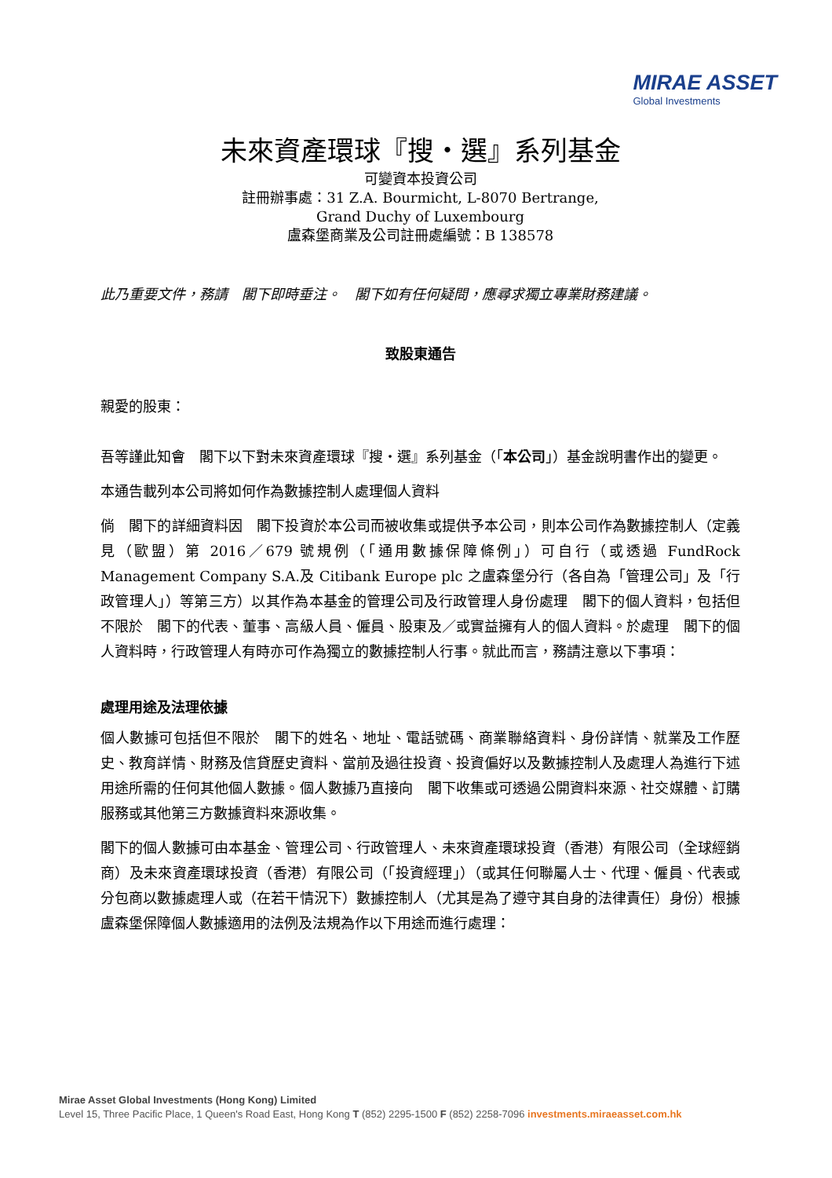MIRAE ASSET
Global Investments
未來資產環球『搜・選』系列基金
可變資本投資公司
註冊辦事處：31 Z.A. Bourmicht, L-8070 Bertrange,
Grand Duchy of Luxembourg
盧森堡商業及公司註冊處編號：B 138578
此乃重要文件，務請　閣下即時垂注。　閣下如有任何疑問，應尋求獨立專業財務建議。
致股東通告
親愛的股東：
吾等謹此知會　閣下以下對未來資產環球『搜・選』系列基金（「本公司」）基金說明書作出的變更。
本通告載列本公司將如何作為數據控制人處理個人資料
倘　閣下的詳細資料因　閣下投資於本公司而被收集或提供予本公司，則本公司作為數據控制人（定義見（歐盟）第 2016／679 號規例（「通用數據保障條例」）可自行（或透過 FundRock Management Company S.A.及 Citibank Europe plc 之盧森堡分行（各自為「管理公司」及「行政管理人」）等第三方）以其作為本基金的管理公司及行政管理人身份處理　閣下的個人資料，包括但不限於　閣下的代表、董事、高級人員、僱員、股東及／或實益擁有人的個人資料。於處理　閣下的個人資料時，行政管理人有時亦可作為獨立的數據控制人行事。就此而言，務請注意以下事項：
處理用途及法理依據
個人數據可包括但不限於　閣下的姓名、地址、電話號碼、商業聯絡資料、身份詳情、就業及工作歷史、教育詳情、財務及信貸歷史資料、當前及過往投資、投資偏好以及數據控制人及處理人為進行下述用途所需的任何其他個人數據。個人數據乃直接向　閣下收集或可透過公開資料來源、社交媒體、訂購服務或其他第三方數據資料來源收集。
閣下的個人數據可由本基金、管理公司、行政管理人、未來資產環球投資（香港）有限公司（全球經銷商）及未來資產環球投資（香港）有限公司（「投資經理」）（或其任何聯屬人士、代理、僱員、代表或分包商以數據處理人或（在若干情況下）數據控制人（尤其是為了遵守其自身的法律責任）身份）根據盧森堡保障個人數據適用的法例及法規為作以下用途而進行處理：
Mirae Asset Global Investments (Hong Kong) Limited
Level 15, Three Pacific Place, 1 Queen's Road East, Hong Kong T (852) 2295-1500 F (852) 2258-7096 investments.miraeasset.com.hk